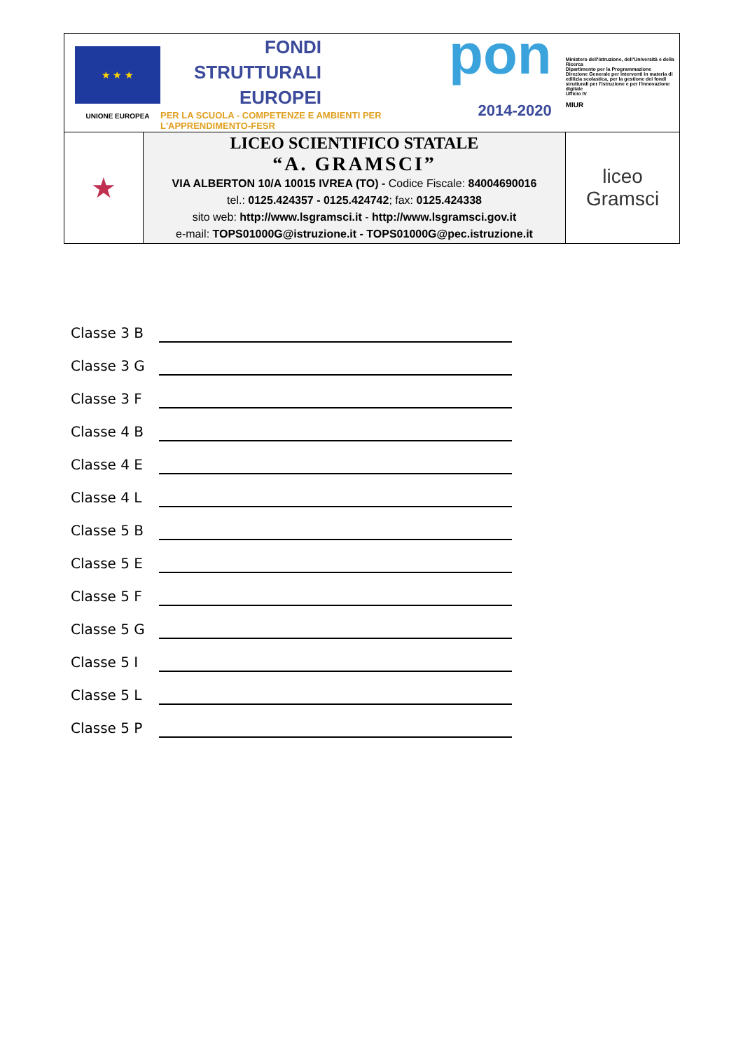★ ★ ★
UNIONE EUROPEA
FONDI
STRUTTURALI
EUROPEI
PER LA SCUOLA - COMPETENZE E AMBIENTI PER L'APPRENDIMENTO-FESR
pon
2014-2020
Ministero dell'Istruzione, dell'Università e della Ricerca
Dipartimento per la Programmazione
Direzione Generale per interventi in materia di edilizia scolastica, per la gestione dei fondi strutturali per l'istruzione e per l'innovazione digitale
Ufficio IV
MIUR
| ★ | LICEO SCIENTIFICO STATALE “A. GRAMSCI” VIA ALBERTON 10/A 10015 IVREA (TO) - Codice Fiscale: 84004690016 tel.: 0125.424357 - 0125.424742 ; fax: 0125.424338 sito web: http://www.lsgramsci.it - http://www.lsgramsci.gov.it e-mail: TOPS01000G@istruzione.it - TOPS01000G@pec.istruzione.it | liceo Gramsci |
Classe 3 B
Classe 3 G
Classe 3 F
Classe 4 B
Classe 4 E
Classe 4 L
Classe 5 B
Classe 5 E
Classe 5 F
Classe 5 G
Classe 5 I
Classe 5 L
Classe 5 P